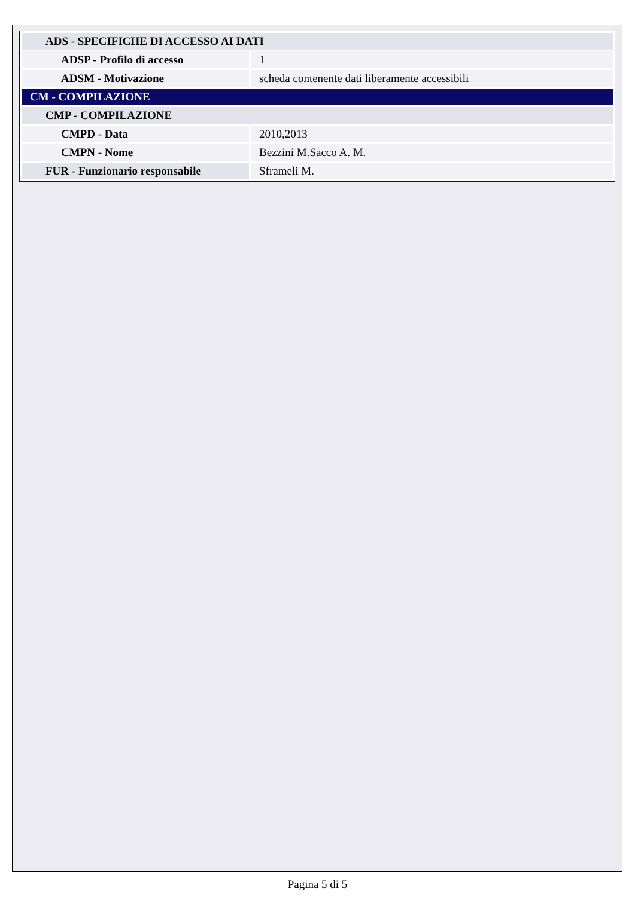| ADS - SPECIFICHE DI ACCESSO AI DATI | |
| ADSP - Profilo di accesso | 1 |
| ADSM - Motivazione | scheda contenente dati liberamente accessibili |
| CM - COMPILAZIONE | |
| CMP - COMPILAZIONE | |
| CMPD - Data | 2010,2013 |
| CMPN - Nome | Bezzini M.Sacco A. M. |
| FUR - Funzionario responsabile | Sframeli M. |
Pagina 5 di 5